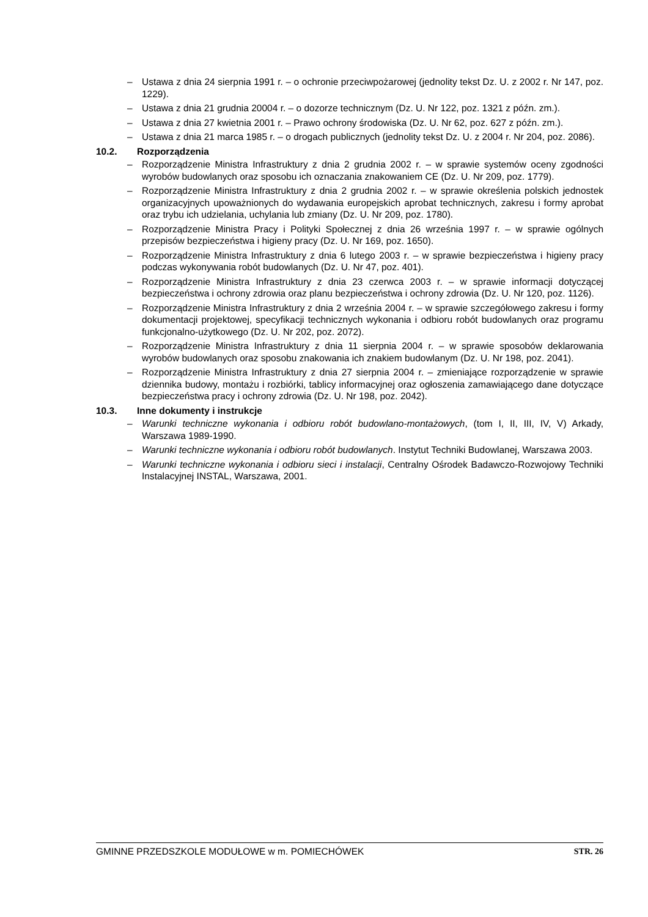– Ustawa z dnia 24 sierpnia 1991 r. – o ochronie przeciwpożarowej (jednolity tekst Dz. U. z 2002 r. Nr 147, poz. 1229).
– Ustawa z dnia 21 grudnia 20004 r. – o dozorze technicznym (Dz. U. Nr 122, poz. 1321 z późn. zm.).
– Ustawa z dnia 27 kwietnia 2001 r. – Prawo ochrony środowiska (Dz. U. Nr 62, poz. 627 z późn. zm.).
– Ustawa z dnia 21 marca 1985 r. – o drogach publicznych (jednolity tekst Dz. U. z 2004 r. Nr 204, poz. 2086).
10.2. Rozporządzenia
– Rozporządzenie Ministra Infrastruktury z dnia 2 grudnia 2002 r. – w sprawie systemów oceny zgodności wyrobów budowlanych oraz sposobu ich oznaczania znakowaniem CE (Dz. U. Nr 209, poz. 1779).
– Rozporządzenie Ministra Infrastruktury z dnia 2 grudnia 2002 r. – w sprawie określenia polskich jednostek organizacyjnych upoważnionych do wydawania europejskich aprobat technicznych, zakresu i formy aprobat oraz trybu ich udzielania, uchylania lub zmiany (Dz. U. Nr 209, poz. 1780).
– Rozporządzenie Ministra Pracy i Polityki Społecznej z dnia 26 września 1997 r. – w sprawie ogólnych przepisów bezpieczeństwa i higieny pracy (Dz. U. Nr 169, poz. 1650).
– Rozporządzenie Ministra Infrastruktury z dnia 6 lutego 2003 r. – w sprawie bezpieczeństwa i higieny pracy podczas wykonywania robót budowlanych (Dz. U. Nr 47, poz. 401).
– Rozporządzenie Ministra Infrastruktury z dnia 23 czerwca 2003 r. – w sprawie informacji dotyczącej bezpieczeństwa i ochrony zdrowia oraz planu bezpieczeństwa i ochrony zdrowia (Dz. U. Nr 120, poz. 1126).
– Rozporządzenie Ministra Infrastruktury z dnia 2 września 2004 r. – w sprawie szczegółowego zakresu i formy dokumentacji projektowej, specyfikacji technicznych wykonania i odbioru robót budowlanych oraz programu funkcjonalno-użytkowego (Dz. U. Nr 202, poz. 2072).
– Rozporządzenie Ministra Infrastruktury z dnia 11 sierpnia 2004 r. – w sprawie sposobów deklarowania wyrobów budowlanych oraz sposobu znakowania ich znakiem budowlanym (Dz. U. Nr 198, poz. 2041).
– Rozporządzenie Ministra Infrastruktury z dnia 27 sierpnia 2004 r. – zmieniające rozporządzenie w sprawie dziennika budowy, montażu i rozbiórki, tablicy informacyjnej oraz ogłoszenia zamawiającego dane dotyczące bezpieczeństwa pracy i ochrony zdrowia (Dz. U. Nr 198, poz. 2042).
10.3. Inne dokumenty i instrukcje
– Warunki techniczne wykonania i odbioru robót budowlano-montażowych, (tom I, II, III, IV, V) Arkady, Warszawa 1989-1990.
– Warunki techniczne wykonania i odbioru robót budowlanych. Instytut Techniki Budowlanej, Warszawa 2003.
– Warunki techniczne wykonania i odbioru sieci i instalacji, Centralny Ośrodek Badawczo-Rozwojowy Techniki Instalacyjnej INSTAL, Warszawa, 2001.
GMINNE PRZEDSZKOLE MODUŁOWE w m. POMIECHÓWEK STR. 26